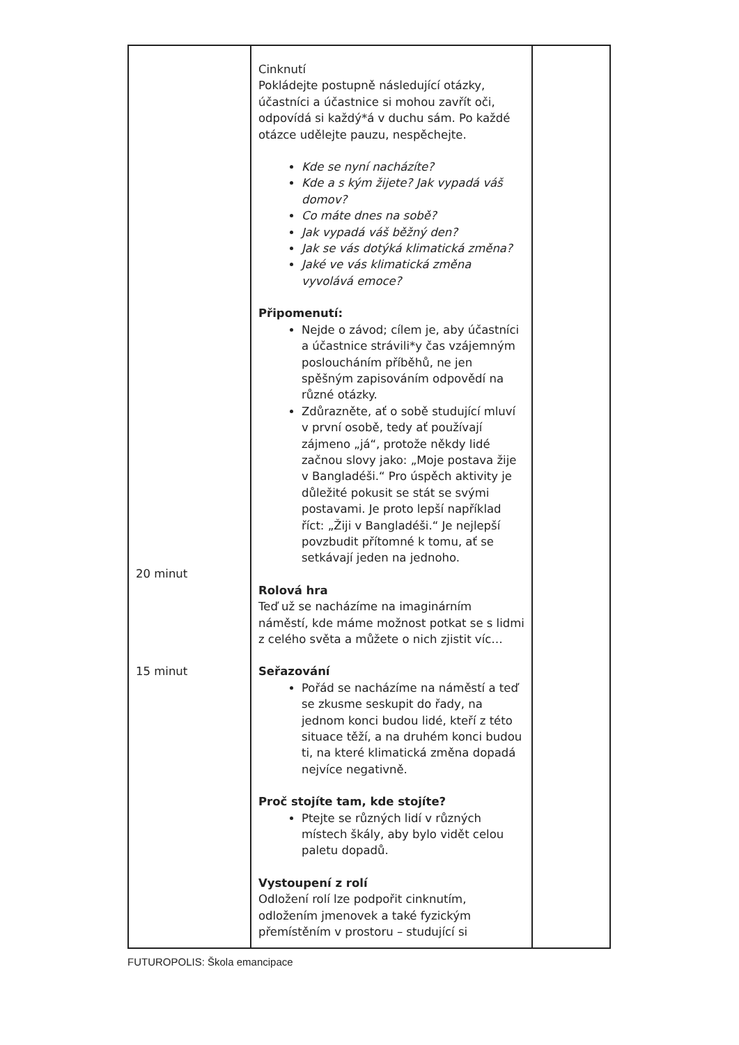| 20 minut 15 minut | Cinknutí Pokládejte postupně následující otázky, účastníci a účastnice si mohou zavřít oči, odpovídá si každý*á v duchu sám. Po každé otázce udělejte pauzu, nespěchejte. Kde se nyní nacházíte? Kde a s kým žijete? Jak vypadá váš domov? Co máte dnes na sobě? Jak vypadá váš běžný den? Jak se vás dotýká klimatická změna? Jaké ve vás klimatická změna vyvolává emoce? Připomenutí: Nejde o závod; cílem je, aby účastníci a účastnice strávili*y čas vzájemným posloucháním příběhů, ne jen spěšným zapisováním odpovědí na různé otázky. Zdůrazněte, ať o sobě studující mluví v první osobě, tedy ať používají zájmeno „já“, protože někdy lidé začnou slovy jako: „Moje postava žije v Bangladéši.“ Pro úspěch aktivity je důležité pokusit se stát se svými postavami. Je proto lepší například říct: „Žiji v Bangladéši.“ Je nejlepší povzbudit přítomné k tomu, ať se setkávají jeden na jednoho. Rolová hra Teď už se nacházíme na imaginárním náměstí, kde máme možnost potkat se s lidmi z celého světa a můžete o nich zjistit víc… Seřazování Pořád se nacházíme na náměstí a teď se zkusme seskupit do řady, na jednom konci budou lidé, kteří z této situace těží, a na druhém konci budou ti, na které klimatická změna dopadá nejvíce negativně. Proč stojíte tam, kde stojíte? Ptejte se různých lidí v různých místech škály, aby bylo vidět celou paletu dopadů. Vystoupení z rolí Odložení rolí lze podpořit cinknutím, odložením jmenovek a také fyzickým přemístěním v prostoru – studující si | |
FUTUROPOLIS: Škola emancipace